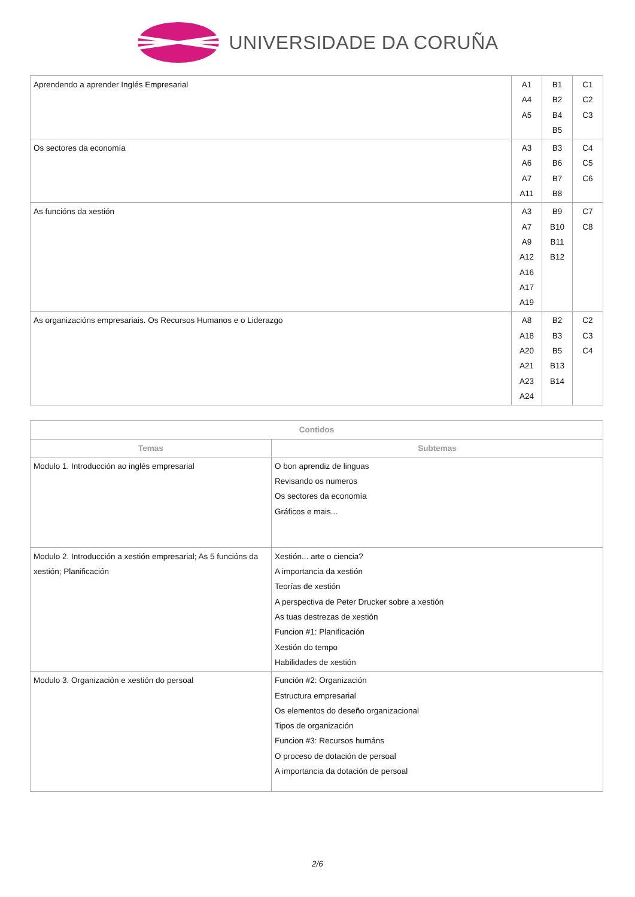UNIVERSIDADE DA CORUÑA
| Aprendendo a aprender Inglés Empresarial | A1 A4 A5 | B1 B2 B4 B5 | C1 C2 C3 |
| Os sectores da economía | A3 A6 A7 A11 | B3 B6 B7 B8 | C4 C5 C6 |
| As funcións da xestión | A3 A7 A9 A12 A16 A17 A19 | B9 B10 B11 B12 | C7 C8 |
| As organizacións empresariais. Os Recursos Humanos e o Liderazgo | A8 A18 A20 A21 A23 A24 | B2 B3 B5 B13 B14 | C2 C3 C4 |
| Contidos | |
| --- | --- |
| Temas | Subtemas |
| Modulo 1. Introducción ao inglés empresarial | O bon aprendiz de linguas Revisando os numeros Os sectores da economía Gráficos e mais... |
| Modulo 2. Introducción a xestión empresarial; As 5 funcións da xestión; Planificación | Xestión... arte o ciencia? A importancia da xestión Teorías de xestión A perspectiva de Peter Drucker sobre a xestión As tuas destrezas de xestión Funcion #1: Planificación Xestión do tempo Habilidades de xestión |
| Modulo 3. Organización e xestión do persoal | Función #2: Organización Estructura empresarial Os elementos do deseño organizacional Tipos de organización Funcion #3: Recursos humáns O proceso de dotación de persoal A importancia da dotación de persoal |
2/6